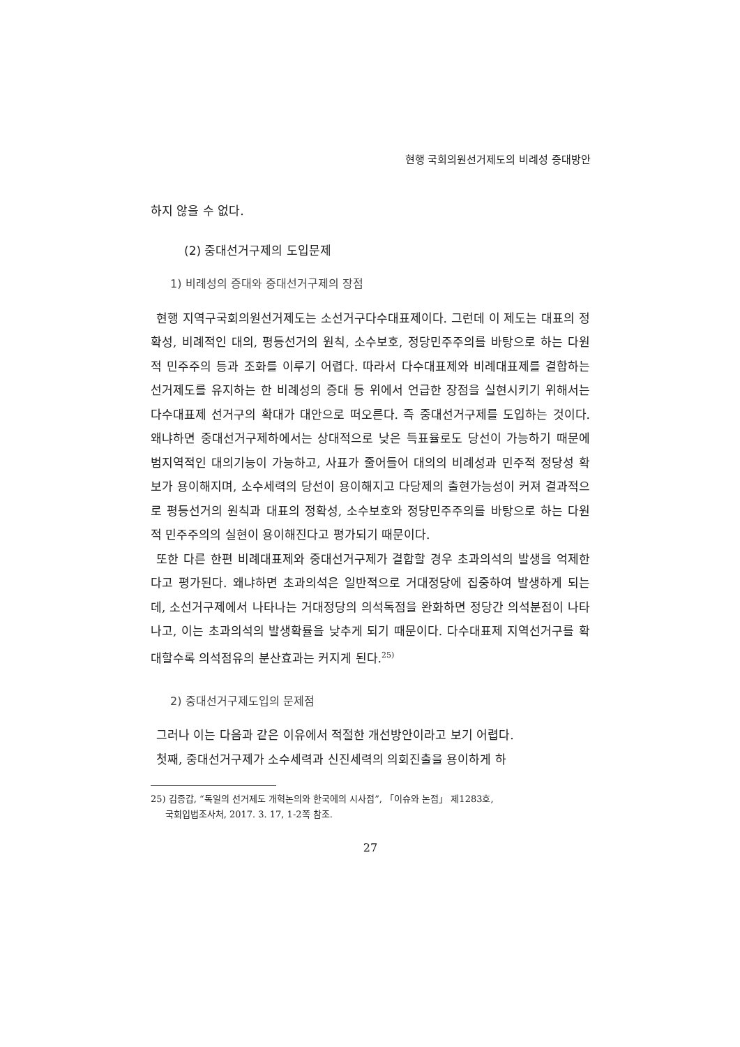현행 국회의원선거제도의 비례성 증대방안
하지 않을 수 없다.
(2) 중대선거구제의 도입문제
1) 비례성의 증대와 중대선거구제의 장점
현행 지역구국회의원선거제도는 소선거구다수대표제이다. 그런데 이 제도는 대표의 정확성, 비례적인 대의, 평등선거의 원칙, 소수보호, 정당민주주의를 바탕으로 하는 다원적 민주주의 등과 조화를 이루기 어렵다. 따라서 다수대표제와 비례대표제를 결합하는 선거제도를 유지하는 한 비례성의 증대 등 위에서 언급한 장점을 실현시키기 위해서는 다수대표제 선거구의 확대가 대안으로 떠오른다. 즉 중대선거구제를 도입하는 것이다. 왜냐하면 중대선거구제하에서는 상대적으로 낮은 득표율로도 당선이 가능하기 때문에 범지역적인 대의기능이 가능하고, 사표가 줄어들어 대의의 비례성과 민주적 정당성 확보가 용이해지며, 소수세력의 당선이 용이해지고 다당제의 출현가능성이 커져 결과적으로 평등선거의 원칙과 대표의 정확성, 소수보호와 정당민주주의를 바탕으로 하는 다원적 민주주의의 실현이 용이해진다고 평가되기 때문이다.
또한 다른 한편 비례대표제와 중대선거구제가 결합할 경우 초과의석의 발생을 억제한다고 평가된다. 왜냐하면 초과의석은 일반적으로 거대정당에 집중하여 발생하게 되는데, 소선거구제에서 나타나는 거대정당의 의석독점을 완화하면 정당간 의석분점이 나타나고, 이는 초과의석의 발생확률을 낮추게 되기 때문이다. 다수대표제 지역선거구를 확대할수록 의석점유의 분산효과는 커지게 된다.<sup>25)</sup>
2) 중대선거구제도입의 문제점
그러나 이는 다음과 같은 이유에서 적절한 개선방안이라고 보기 어렵다.
첫째, 중대선거구제가 소수세력과 신진세력의 의회진출을 용이하게 하
25) 김종갑, “독일의 선거제도 개혁논의와 한국에의 시사점”, 「이슈와 논점」 제1283호,
국회입법조사처, 2017. 3. 17, 1-2쪽 참조.
27